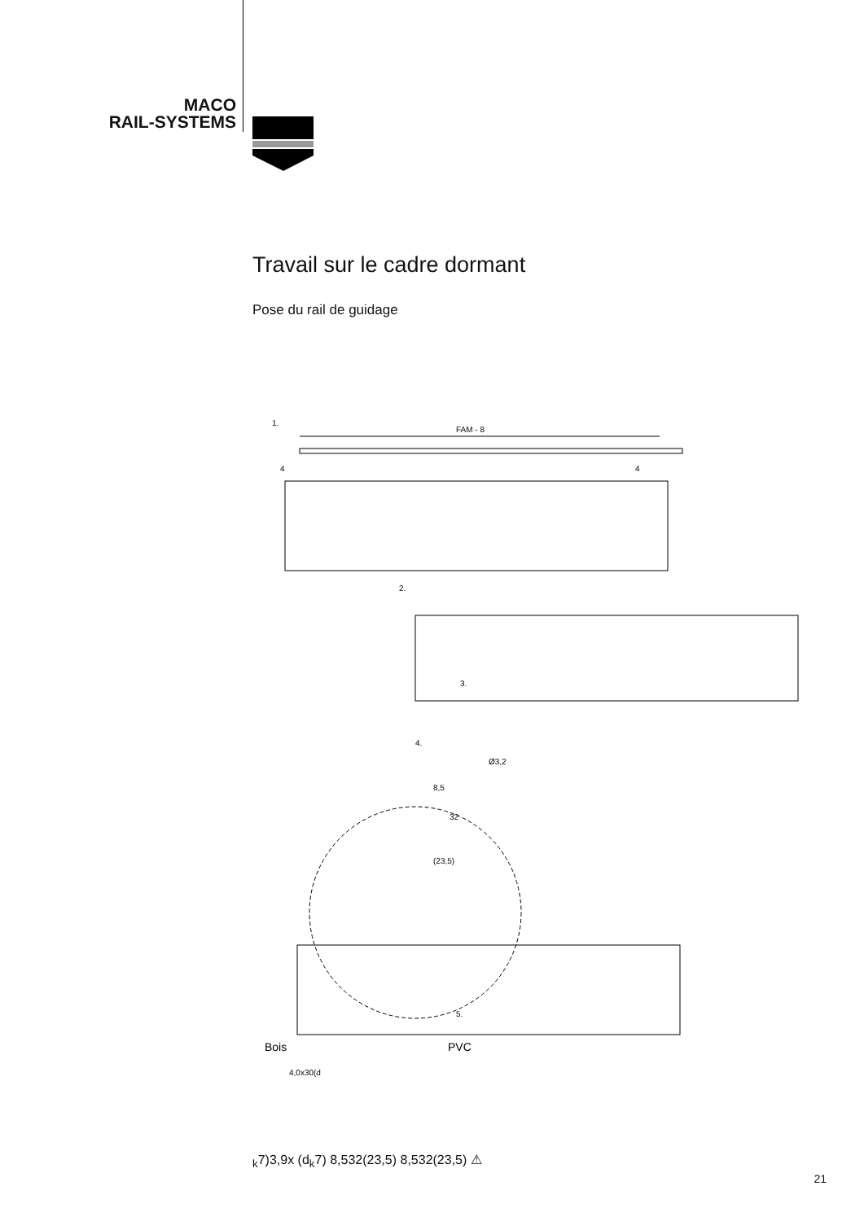MACO
RAIL-SYSTEMS
Travail sur le cadre dormant
Pose du rail de guidage
1.
FAM - 8
4
4
2.
3.
Ø3,2
4.
8,5
32
(23,5)
5.
Bois
PVC
4,0x30(dk7)
3,9x (dk7)
8,5
32
(23,5)
8,5
32
(23,5)
⚠
21